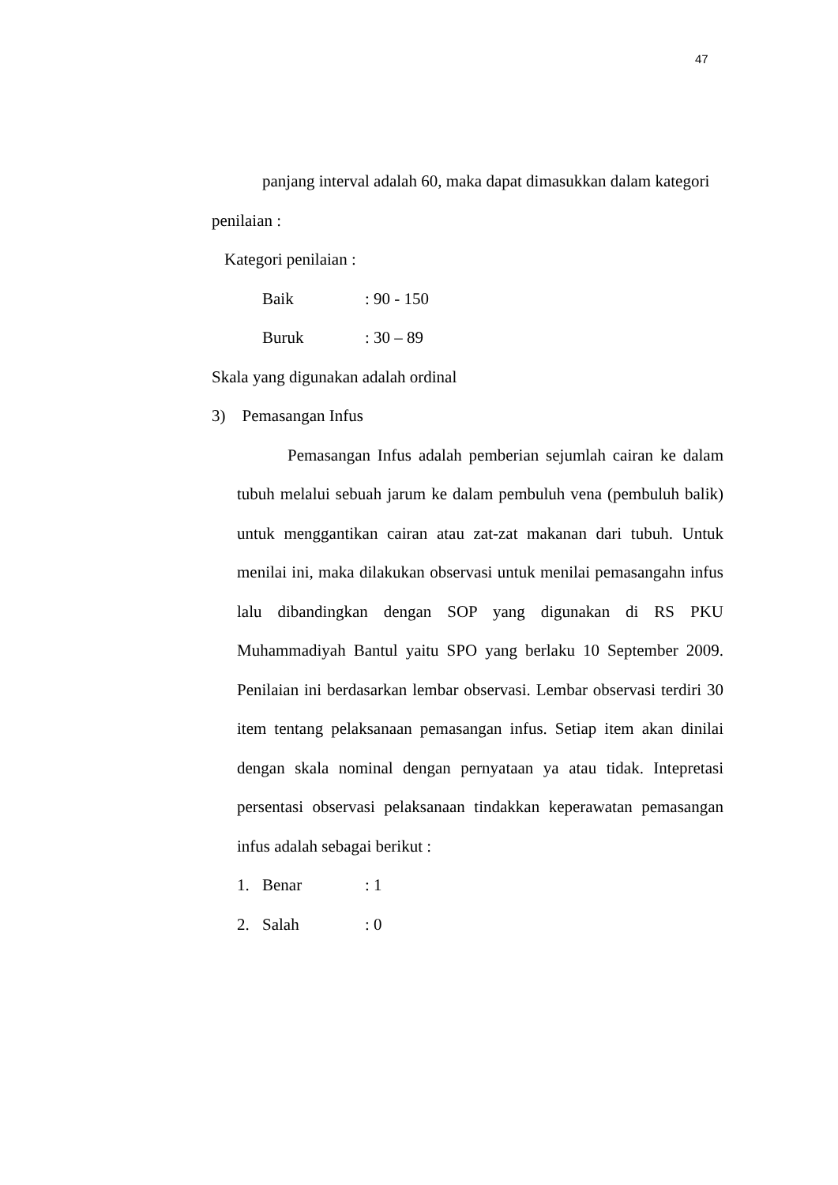47
panjang interval adalah 60, maka dapat dimasukkan dalam kategori
penilaian :
Kategori penilaian :
Baik: 90 - 150
Buruk: 30 – 89
Skala yang digunakan adalah ordinal
3) Pemasangan Infus
Pemasangan Infus adalah pemberian sejumlah cairan ke dalam tubuh melalui sebuah jarum ke dalam pembuluh vena (pembuluh balik) untuk menggantikan cairan atau zat-zat makanan dari tubuh. Untuk menilai ini, maka dilakukan observasi untuk menilai pemasangahn infus lalu dibandingkan dengan SOP yang digunakan di RS PKU Muhammadiyah Bantul yaitu SPO yang berlaku 10 September 2009. Penilaian ini berdasarkan lembar observasi. Lembar observasi terdiri 30 item tentang pelaksanaan pemasangan infus. Setiap item akan dinilai dengan skala nominal dengan pernyataan ya atau tidak. Intepretasi persentasi observasi pelaksanaan tindakkan keperawatan pemasangan infus adalah sebagai berikut :
1. Benar: 1
2. Salah: 0